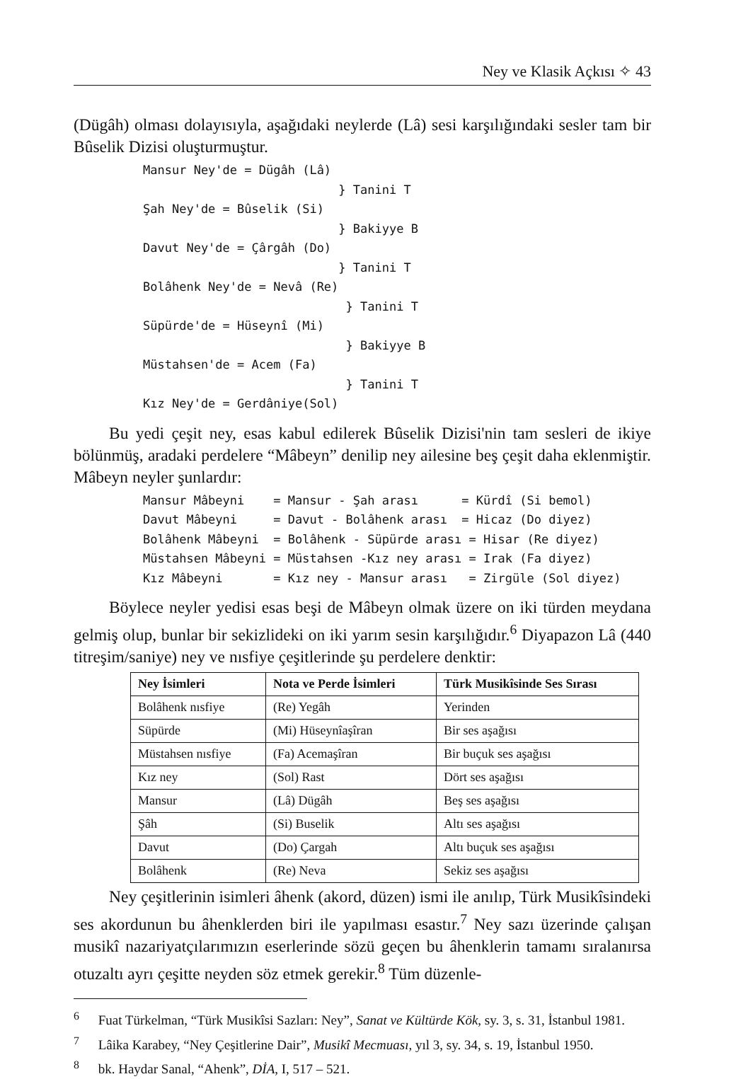Ney ve Klasik Açkısı ✧ 43
(Dügâh) olması dolayısıyla, aşağıdaki neylerde (Lâ) sesi karşılığındaki sesler tam bir Bûselik Dizisi oluşturmuştur.
Mansur Ney'de = Dügâh (Lâ)
                           } Tanini T
Şah Ney'de = Bûselik (Si)
                           } Bakiyye B
Davut Ney'de = Çârgâh (Do)
                           } Tanini T
Bolâhenk Ney'de = Nevâ (Re)
                            } Tanini T
Süpürde'de = Hüseynî (Mi)
                            } Bakiyye B
Müstahsen'de = Acem (Fa)
                            } Tanini T
Kız Ney'de = Gerdâniye(Sol)
Bu yedi çeşit ney, esas kabul edilerek Bûselik Dizisi'nin tam sesleri de ikiye bölünmüş, aradaki perdelere “Mâbeyn” denilip ney ailesine beş çeşit daha eklenmiştir. Mâbeyn neyler şunlardır:
Mansur Mâbeyni    = Mansur - Şah arası      = Kürdî (Si bemol)
Davut Mâbeyni     = Davut - Bolâhenk arası  = Hicaz (Do diyez)
Bolâhenk Mâbeyni  = Bolâhenk - Süpürde arası = Hisar (Re diyez)
Müstahsen Mâbeyni = Müstahsen -Kız ney arası = Irak (Fa diyez)
Kız Mâbeyni       = Kız ney - Mansur arası   = Zirgüle (Sol diyez)
Böylece neyler yedisi esas beşi de Mâbeyn olmak üzere on iki türden meydana gelmiş olup, bunlar bir sekizlideki on iki yarım sesin karşılığıdır.<sup>6</sup> Diyapazon Lâ (440 titreşim/saniye) ney ve nısfiye çeşitlerinde şu perdelere denktir:
| Ney İsimleri | Nota ve Perde İsimleri | Türk Musikîsinde Ses Sırası |
| --- | --- | --- |
| Bolâhenk nısfiye | (Re) Yegâh | Yerinden |
| Süpürde | (Mi) Hüseynîaşîran | Bir ses aşağısı |
| Müstahsen nısfiye | (Fa) Acemaşîran | Bir buçuk ses aşağısı |
| Kız ney | (Sol) Rast | Dört ses aşağısı |
| Mansur | (Lâ) Dügâh | Beş ses aşağısı |
| Şâh | (Si) Buselik | Altı ses aşağısı |
| Davut | (Do) Çargah | Altı buçuk ses aşağısı |
| Bolâhenk | (Re) Neva | Sekiz ses aşağısı |
Ney çeşitlerinin isimleri âhenk (akord, düzen) ismi ile anılıp, Türk Musikîsindeki ses akordunun bu âhenklerden biri ile yapılması esastır.<sup>7</sup> Ney sazı üzerinde çalışan musikî nazariyatçılarımızın eserlerinde sözü geçen bu âhenklerin tamamı sıralanırsa otuzaltı ayrı çeşitte neyden söz etmek gerekir.<sup>8</sup> Tüm düzenle-
<sup>6</sup> Fuat Türkelman, “Türk Musikîsi Sazları: Ney”, Sanat ve Kültürde Kök, sy. 3, s. 31, İstanbul 1981.
<sup>7</sup> Lâika Karabey, “Ney Çeşitlerine Dair”, Musikî Mecmuası, yıl 3, sy. 34, s. 19, İstanbul 1950.
<sup>8</sup> bk. Haydar Sanal, “Ahenk”, DİA, I, 517 – 521.